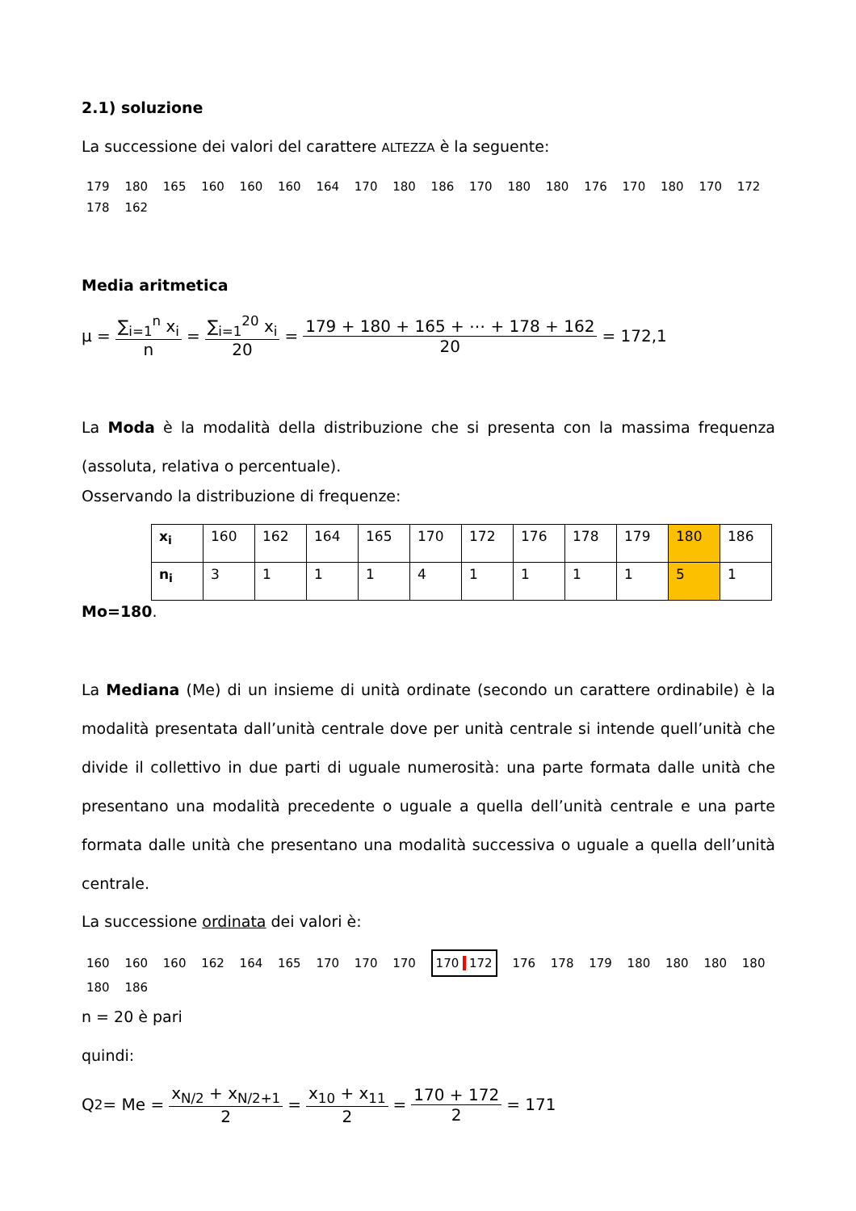2.1) soluzione
La successione dei valori del carattere ALTEZZA è la seguente:
179 180 165 160 160 160 164 170 180 186 170 180 180 176 170 180 170 172 178 162
Media aritmetica
μ = ∑<sub>i=1</sub><sup>n</sup> x<sub>i</sub> n = ∑<sub>i=1</sub><sup>20</sup> x<sub>i</sub> 20 = 179 + 180 + 165 + ⋯ + 178 + 162 20 = 172,1
La Moda è la modalità della distribuzione che si presenta con la massima frequenza (assoluta, relativa o percentuale).
Osservando la distribuzione di frequenze:
| x<sub>i</sub> | 160 | 162 | 164 | 165 | 170 | 172 | 176 | 178 | 179 | 180 | 186 |
| n<sub>i</sub> | 3 | 1 | 1 | 1 | 4 | 1 | 1 | 1 | 1 | 5 | 1 |
Mo=180.
La Mediana (Me) di un insieme di unità ordinate (secondo un carattere ordinabile) è la modalità presentata dall’unità centrale dove per unità centrale si intende quell’unità che divide il collettivo in due parti di uguale numerosità: una parte formata dalle unità che presentano una modalità precedente o uguale a quella dell’unità centrale e una parte formata dalle unità che presentano una modalità successiva o uguale a quella dell’unità centrale.
La successione ordinata dei valori è:
160 160 160 162 164 165 170 170 170 170 172 176 178 179 180 180 180 180 180 186
n = 20 è pari
quindi:
Q<sub>2</sub> = Me = x<sub>N/2</sub> + x<sub>N/2+1</sub> 2 = x<sub>10</sub> + x<sub>11</sub> 2 = 170 + 172 2 = 171